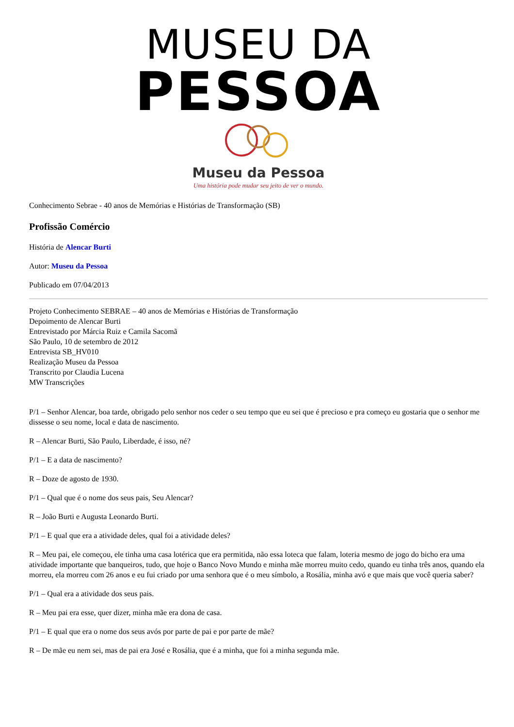MUSEU DA
PESSOA
Museu da Pessoa
Uma história pode mudar seu jeito de ver o mundo.
Conhecimento Sebrae - 40 anos de Memórias e Histórias de Transformação (SB)
Profissão Comércio
História de Alencar Burti
Autor: Museu da Pessoa
Publicado em 07/04/2013
Projeto Conhecimento SEBRAE – 40 anos de Memórias e Histórias de Transformação
Depoimento de Alencar Burti
Entrevistado por Márcia Ruiz e Camila Sacomã
São Paulo, 10 de setembro de 2012
Entrevista SB_HV010
Realização Museu da Pessoa
Transcrito por Claudia Lucena
MW Transcrições
P/1 – Senhor Alencar, boa tarde, obrigado pelo senhor nos ceder o seu tempo que eu sei que é precioso e pra começo eu gostaria que o senhor me dissesse o seu nome, local e data de nascimento.
R – Alencar Burti, São Paulo, Liberdade, é isso, né?
P/1 – E a data de nascimento?
R – Doze de agosto de 1930.
P/1 – Qual que é o nome dos seus pais, Seu Alencar?
R – João Burti e Augusta Leonardo Burti.
P/1 – E qual que era a atividade deles, qual foi a atividade deles?
R – Meu pai, ele começou, ele tinha uma casa lotérica que era permitida, não essa loteca que falam, loteria mesmo de jogo do bicho era uma atividade importante que banqueiros, tudo, que hoje o Banco Novo Mundo e minha mãe morreu muito cedo, quando eu tinha três anos, quando ela morreu, ela morreu com 26 anos e eu fui criado por uma senhora que é o meu símbolo, a Rosália, minha avó e que mais que você queria saber?
P/1 – Qual era a atividade dos seus pais.
R – Meu pai era esse, quer dizer, minha mãe era dona de casa.
P/1 – E qual que era o nome dos seus avós por parte de pai e por parte de mãe?
R – De mãe eu nem sei, mas de pai era José e Rosália, que é a minha, que foi a minha segunda mãe.